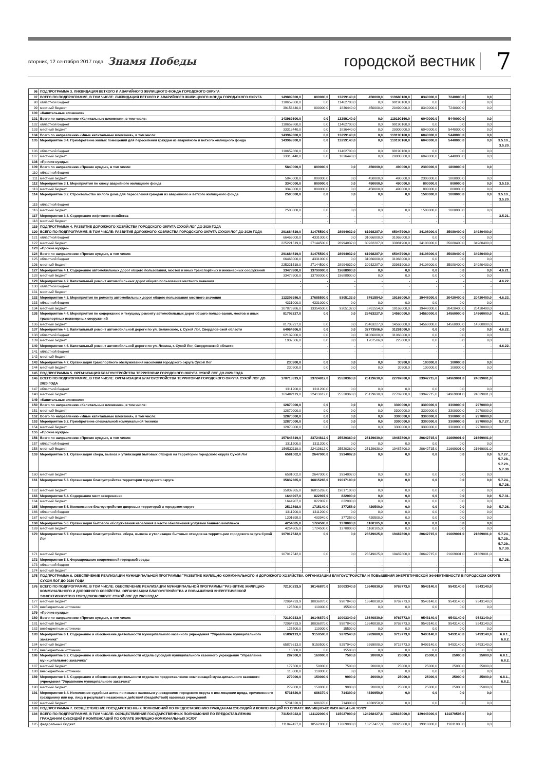вторник, 12 сентября 2017 года Знамя Победы городской вестник 7
| 96 | ПОДПРОГРАММА 3. ЛИКВИДАЦИЯ ВЕТХОГО И АВАРИЙНОГО ЖИЛИЩНОГО ФОНДА ГОРОДСКОГО ОКРУГА | | | | | | | | | |
| 97 | ВСЕГО ПО ПОДПРОГРАММЕ, В ТОМ ЧИСЛЕ: ЛИКВИДАЦИЯ ВЕТХОГО И АВАРИЙНОГО ЖИЛИЩНОГО ФОНДА ГОРОД-СКОГО ОКРУГА | 149809300,0 | 800000,0 | 13299140,0 | 450000,0 | 119680160,0 | 8340000,0 | 7240000,0 | 0,0 | |
| 98 | областной бюджет | 110652860,0 | 0,0 | 11462700,0 | 0,0 | 99190160,0 | 0,0 | 0,0 | 0,0 | |
| 99 | местный бюджет | 39156440,0 | 800000,0 | 1836440,0 | 450000,0 | 20490000,0 | 8340000,0 | 7240000,0 | 0,0 | |
| 100 | «Капитальные вложения» | | | | | | | | | |
| 101 | Всего по направлению «Капитальные вложения», в том числе: | 143969300,0 | 0,0 | 13299140,0 | 0,0 | 119190160,0 | 6040000,0 | 5440000,0 | 0,0 | |
| 102 | областной бюджет | 110652860,0 | 0,0 | 11462700,0 | 0,0 | 99190160,0 | 0,0 | 0,0 | 0,0 | |
| 103 | местный бюджет | 33316440,0 | 0,0 | 1836440,0 | 0,0 | 20000000,0 | 6040000,0 | 5440000,0 | 0,0 | |
| 104 | Всего по направлению «Иные капитальные вложения», в том числе: | 143969300,0 | 0,0 | 13299140,0 | 0,0 | 119190160,0 | 6040000,0 | 5440000,0 | 0,0 | |
| 105 | Мероприятие 3.4. Приобретение жилых помещений для переселения граждан из аварийного и ветхого жилищного фонда | 143969300,0 | 0,0 | 13299140,0 | 0,0 | 119190160,0 | 6040000,0 | 5440000,0 | 0,0 | 3.5.19., 3.5.20. |
| 106 | областной бюджет | 110652860,0 | 0,0 | 11462700,0 | 0,0 | 99190160,0 | 0,0 | 0,0 | 0,0 | |
| 107 | местный бюджет | 33316440,0 | 0,0 | 1836440,0 | 0,0 | 20000000,0 | 6040000,0 | 5440000,0 | 0,0 | |
| 108 | «Прочие нужды» | | | | | | | | | |
| 109 | Всего по направлению «Прочие нужды», в том числе: | 5840000,0 | 800000,0 | 0,0 | 450000,0 | 490000,0 | 2300000,0 | 1800000,0 | 0,0 | |
| 110 | областной бюджет | - | - | - | - | - | - | - | - | |
| 111 | местный бюджет | 5840000,0 | 800000,0 | 0,0 | 450000,0 | 490000,0 | 2300000,0 | 1800000,0 | 0,0 | |
| 112 | Мероприятие 3.1. Мероприятия по сносу аварийного жилищного фонда | 3340000,0 | 800000,0 | 0,0 | 450000,0 | 490000,0 | 800000,0 | 800000,0 | 0,0 | 3.5.19. |
| 113 | местный бюджет | 3340000,0 | 800000,0 | 0,0 | 450000,0 | 490000,0 | 800000,0 | 800000,0 | 0,0 | |
| 114 | Мероприятие 3.2. Строительство жилого дома для переселения граждан из аварийного и ветхого жилищ-ного фонда | 2500000,0 | 0,0 | 0,0 | 0,0 | 0,0 | 1500000,0 | 1000000,0 | 0,0 | 3.5.19., 3.5.20. |
| 115 | областной бюджет | - | - | - | - | - | - | - | - | |
| 116 | местный бюджет | 2500000,0 | 0,0 | 0,0 | 0,0 | 0,0 | 1500000,0 | 1000000,0 | 0,0 | |
| 117 | Мероприятие 3.3. Содержание лифтового хозяйства | - | - | - | - | - | - | - | - | 3.5.21. |
| 118 | местный бюджет | - | - | - | - | - | - | - | - | |
| 119 | ПОДПРОГРАММА 4. РАЗВИТИЕ ДОРОЖНОГО ХОЗЯЙСТВА ГОРОДСКОГО ОКРУГА СУХОЙ ЛОГ ДО 2020 ГОДА | | | | | | | | | |
| 120 | ВСЕГО ПО ПОДПРОГРАММЕ, В ТОМ ЧИСЛЕ: РАЗВИТИЕ ДОРОЖНОГО ХОЗЯЙСТВА ГОРОДСКОГО ОКРУГА СУХОЙ ЛОГ ДО 2020 ГОДА | 291684519,0 | 31475500,0 | 28994032,0 | 61998287,0 | 65047900,0 | 34108000,0 | 35080400,0 | 34980400,0 | |
| 121 | областной бюджет | 66463000,0 | 4331000,0 | 0,0 | 31066000,0 | 31066000,0 | 0,0 | 0,0 | 0,0 | |
| 122 | местный бюджет | 225221519,0 | 27144500,0 | 28994032,0 | 30932287,0 | 33981900,0 | 34108000,0 | 35080400,0 | 34980400,0 | |
| 123 | «Прочие нужды» | | | | | | | | | |
| 124 | Всего по направлению «Прочие нужды», в том числе: | 291684519,0 | 31475500,0 | 28994032,0 | 61998287,0 | 65047900,0 | 34108000,0 | 35080400,0 | 34980400,0 | |
| 125 | областной бюджет | 66463000,0 | 4331000,0 | 0,0 | 31066000,0 | 31066000,0 | 0,0 | 0,0 | 0,0 | |
| 126 | местный бюджет | 225221519,0 | 27144500,0 | 28994032,0 | 30932287,0 | 33981900,0 | 34108000,0 | 35080400,0 | 34980400,0 | |
| 127 | Мероприятие 4.1. Содержание автомобильных дорог общего пользования, мостов и иных транспортных и инженерных сооружений | 33478900,0 | 13790000,0 | 19688900,0 | 0,0 | 0,0 | 0,0 | 0,0 | 0,0 | 4.6.21. |
| 128 | местный бюджет | 33478900,0 | 13790000,0 | 19688900,0 | 0,0 | 0,0 | 0,0 | 0,0 | 0,0 | |
| 129 | Мероприятие 4.2. Капитальный ремонт автомобильных дорог общего пользования местного значения | - | - | - | - | - | - | - | - | 4.6.22. |
| 130 | областной бюджет | - | - | - | - | - | - | - | - | |
| 131 | местный бюджет | - | - | - | - | - | - | - | - | |
| 132 | Мероприятие 4.3. Мероприятия по ремонту автомобильных дорог общего пользования местного значения | 112206986,0 | 17685500,0 | 9305132,0 | 5761554,0 | 19166000,0 | 19448000,0 | 20420400,0 | 20420400,0 | 4.6.23. |
| 133 | областной бюджет | 4331000,0 | 4331000,0 | 0,0 | 0,0 | 0,0 | 0,0 | 0,0 | 0,0 | |
| 134 | местный бюджет | 107875986,0 | 13354500,0 | 9305132,0 | 5761554,0 | 19166000,0 | 19448000,0 | 20420400,0 | 20420400,0 | |
| 135 | Мероприятие 4.4. Мероприятия по содержанию и текущему ремонту автомобильных дорог общего пользо-вания, мостов и иных транспортных инженерных сооружений | 81703227,0 | 0,0 | 0,0 | 23463227,0 | 14560000,0 | 14560000,0 | 14560000,0 | 14560000,0 | 4.6.21. |
| 136 | местный бюджет | 81703227,0 | 0,0 | 0,0 | 23463227,0 | 14560000,0 | 14560000,0 | 14560000,0 | 14560000,0 | |
| 137 | Мероприятие 4.5. Капитальный ремонт автомобильной дороги по ул. Белинского, г. Сухой Лог, Свердлов-ской области | 64064506,0 | 0,0 | 0,0 | 32773506,0 | 31291000,0 | 0,0 | 0,0 | 0,0 | 4.6.22. |
| 138 | областной бюджет | 62132000,0 | 0,0 | 0,0 | 31066000,0 | 31066000,0 | 0,0 | 0,0 | 0,0 | |
| 139 | местный бюджет | 1932506,0 | 0,0 | 0,0 | 1707506,0 | 225000,0 | 0,0 | 0,0 | 0,0 | |
| 140 | Мероприятие 4.6. Капитальный ремонт автомобильной дороги по ул. Ленина, г. Сухой Лог, Свердловской области | - | - | - | - | - | - | - | - | 4.6.22. |
| 141 | областной бюджет | - | - | - | - | - | - | - | - | |
| 142 | местный бюджет | - | - | - | - | - | - | - | - | |
| 143 | Мероприятие 4.7. Организация транспортного обслуживания населения городского округа Сухой Лог | 230900,0 | 0,0 | 0,0 | 0,0 | 30900,0 | 100000,0 | 100000,0 | 0,0 | |
| 144 | местный бюджет | 230900,0 | 0,0 | 0,0 | 0,0 | 30900,0 | 100000,0 | 100000,0 | 0,0 | |
| 145 | ПОДПРОГРАММА 5. ОРГАНИЗАЦИЯ БЛАГОУСТРОЙСТВА ТЕРРИТОРИИ ГОРОДСКОГО ОКРУГА СУХОЙ ЛОГ ДО 2020 ГОДА | | | | | | | | | |
| 146 | ВСЕГО ПО ПОДПРОГРАММЕ, В ТОМ ЧИСЛЕ: ОРГАНИЗАЦИЯ БЛАГОУСТРОЙСТВА ТЕРРИТОРИИ ГОРОДСКОГО ОКРУГА СУХОЙ ЛОГ ДО 2020 ГОДА | 170713319,0 | 23724812,0 | 25520360,0 | 25129630,0 | 22787800,0 | 23942715,0 | 24969001,0 | 24639001,0 | |
| 147 | областной бюджет | 1311200,0 | 1311200,0 | 0,0 | 0,0 | 0,0 | 0,0 | 0,0 | 0,0 | |
| 148 | местный бюджет | 169402119,0 | 22413612,0 | 25520360,0 | 25129630,0 | 22787800,0 | 23942715,0 | 24969001,0 | 24639001,0 | |
| 149 | «Капитальные вложения» | | | | | | | | | |
| 150 | Всего по направлению «Капитальные вложения», в том числе: | 12870000,0 | 0,0 | 0,0 | 0,0 | 3300000,0 | 3300000,0 | 3300000,0 | 2970000,0 | |
| 151 | местный бюджет | 12870000,0 | 0,0 | 0,0 | 0,0 | 3300000,0 | 3300000,0 | 3300000,0 | 2970000,0 | |
| 152 | Всего по направлению «Иные капитальные вложения», в том числе: | 12870000,0 | 0,0 | 0,0 | 0,0 | 3300000,0 | 3300000,0 | 3300000,0 | 2970000,0 | |
| 153 | Мероприятие 5.2. Приобретение специальной коммунальной техники | 12870000,0 | 0,0 | 0,0 | 0,0 | 3300000,0 | 3300000,0 | 3300000,0 | 2970000,0 | 5.7.27. |
| 154 | местный бюджет | 12870000,0 | 0,0 | 0,0 | 0,0 | 3300000,0 | 3300000,0 | 3300000,0 | 2970000,0 | |
| 155 | «Прочие нужды» | | | | | | | | | |
| 156 | Всего по направлению «Прочие нужды», в том числе: | 157843319,0 | 23724812,0 | 25520360,0 | 25129630,0 | 19487800,0 | 20642715,0 | 21669001,0 | 21669001,0 | |
| 157 | областной бюджет | 1311200,0 | 1311200,0 | 0,0 | 0,0 | 0,0 | 0,0 | 0,0 | 0,0 | |
| 158 | местный бюджет | 156532119,0 | 22413612,0 | 25520360,0 | 25129630,0 | 19487800,0 | 20642715,0 | 21669001,0 | 21669001,0 | |
| 159 | Мероприятие 5.1. Организация сбора, вывоза и утилизации бытовых отходов на территории городского округа Сухой Лог | 6581002,0 | 2647000,0 | 3934002,0 | 0,0 | 0,0 | 0,0 | 0,0 | 0,0 | 5.7.27., 5.7.28., 5.7.29., 5.7.30. |
| 160 | местный бюджет | 6581002,0 | 2647000,0 | 3934002,0 | 0,0 | 0,0 | 0,0 | 0,0 | 0,0 | |
| 161 | Мероприятие 5.3. Организация благоустройства территории городского округа | 35832365,0 | 16815265,0 | 19017100,0 | 0,0 | 0,0 | 0,0 | 0,0 | 0,0 | 5.7.24., 5.7.26. |
| 162 | местный бюджет | 35832365,0 | 16815265,0 | 19017100,0 | 0,0 | 0,0 | 0,0 | 0,0 | 0,0 | |
| 163 | Мероприятие 5.4. Содержание мест захоронения | 1644907,0 | 822907,0 | 822000,0 | 0,0 | 0,0 | 0,0 | 0,0 | 0,0 | 5.7.31. |
| 164 | местный бюджет | 1644907,0 | 822907,0 | 822000,0 | 0,0 | 0,0 | 0,0 | 0,0 | 0,0 | |
| 165 | Мероприятие 5.5. Комплексное благоустройство дворовых территорий в городском округе | 2512898,0 | 1715140,0 | 377258,0 | 420500,0 | 0,0 | 0,0 | 0,0 | 0,0 | 5.7.26. |
| 166 | областной бюджет | 1311200,0 | 1311200,0 | 0,0 | 0,0 | 0,0 | 0,0 | 0,0 | 0,0 | |
| 167 | местный бюджет | 1201698,0 | 403940,0 | 377258,0 | 420500,0 | 0,0 | 0,0 | 0,0 | 0,0 | |
| 168 | Мероприятие 5.6. Организация бытового обслуживания населения в части обеспечения услугами банного комплекса | 4254605,0 | 1724500,0 | 1370000,0 | 1160105,0 | 0,0 | 0,0 | 0,0 | 0,0 | |
| 169 | местный бюджет | 4254605,0 | 1724500,0 | 1370000,0 | 1160105,0 | 0,0 | 0,0 | 0,0 | 0,0 | |
| 170 | Мероприятие 5.7. Организация благоустройства, сбора, вывоза и утилизации бытовых отходов на террито-рии городского округа Сухой Лог | 107017542,0 | 0,0 | 0,0 | 23549025,0 | 19487800,0 | 20642715,0 | 21669001,0 | 21669001,0 | 5.7.24., 5.7.29., 5.7.29., 5.7.30. |
| 171 | местный бюджет | 107017542,0 | 0,0 | 0,0 | 23549025,0 | 19487800,0 | 20642715,0 | 21669001,0 | 21669001,0 | |
| 172 | Мероприятие 5.8. Формирование современной городской среды | - | - | - | - | - | - | - | - | 5.7.26. |
| 173 | областной бюджет | - | - | - | - | - | - | - | - | |
| 174 | местный бюджет | - | - | - | - | - | - | - | - | |
| 175 | ПОДПРОГРАММА 6. ОБЕСПЕЧЕНИЕ РЕАЛИЗАЦИИ МУНИЦИПАЛЬНОЙ ПРОГРАММЫ "РАЗВИТИЕ ЖИЛИЩНО-КОММУНАЛЬНОГО И ДОРОЖНОГО ХОЗЯЙСТВА, ОРГАНИЗАЦИИ БЛАГОУСТРОЙСТВА И ПОВЫШЕНИЯ ЭНЕРГЕТИЧЕСКОЙ ЭФФЕКТИВНОСТИ В ГОРОДСКОМ ОКРУГЕ СУХОЙ ЛОГ ДО 2020 ГОДА | | | | | | | | | |
| 176 | ВСЕГО ПО ПОДПРОГРАММЕ, В ТОМ ЧИСЛЕ: ОБЕСПЕЧЕНИЕ РЕАЛИЗАЦИИ МУНИЦИПАЛЬНОЙ ПРОГРАММЫ "РАЗ-ВИТИЕ ЖИЛИЩНО-КОММУНАЛЬНОГО И ДОРОЖНОГО ХОЗЯЙСТВА, ОРГАНИЗАЦИИ БЛАГОУСТРОЙСТВА И ПОВЫ-ШЕНИЯ ЭНЕРГЕТИЧЕСКОЙ ЭФФЕКТИВНОСТИ В ГОРОДСКОМ ОКРУГЕ СУХОЙ ЛОГ ДО 2020 ГОДА" | 72190233,9 | 10146870,0 | 10003340,0 | 13640830,9 | 9769773,0 | 9543140,0 | 9543140,0 | 9543140,0 | |
| 177 | местный бюджет | 72064733,9 | 10036870,0 | 9987840,0 | 13640830,9 | 9769773,0 | 9543140,0 | 9543140,0 | 9543140,0 | |
| 178 | внебюджетные источники | 125500,0 | 110000,0 | 15500,0 | 0,0 | 0,0 | 0,0 | 0,0 | 0,0 | |
| 179 | «Прочие нужды» | | | | | | | | | |
| 180 | Всего по направлению «Прочие нужды», в том числе: | 72190233,9 | 10146870,0 | 10003340,0 | 13640830,9 | 9769773,0 | 9543140,0 | 9543140,0 | 9543140,0 | |
| 181 | местный бюджет | 72064733,9 | 10036870,0 | 9987840,0 | 13640830,9 | 9769773,0 | 9543140,0 | 9543140,0 | 9543140,0 | |
| 182 | внебюджетные источники | 125500,0 | 110000,0 | 15500,0 | 0,0 | 0,0 | 0,0 | 0,0 | 0,0 | |
| 183 | Мероприятие 6.1. Содержание и обеспечение деятельности муниципального казенного учреждения "Управление муниципального заказчика" | 65892113,0 | 9150500,0 | 9272540,0 | 9269880,0 | 9719773,0 | 9493140,0 | 9493140,0 | 9493140,0 | 6.8.1., 6.8.2. |
| 184 | местный бюджет | 65876613,0 | 9150500,0 | 9257040,0 | 9269880,0 | 9719773,0 | 9493140,0 | 9493140,0 | 9493140,0 | |
| 185 | внебюджетные источники | 15500,0 | 0,0 | 15500,0 | 0,0 | 0,0 | 0,0 | 0,0 | 0,0 | |
| 186 | Мероприятие 6.2. Содержание и обеспечение деятельности отдела субсидий муниципального казенного учреждения "Управление муниципального заказчика" | 287500,0 | 160000,0 | 7500,0 | 20000,0 | 25000,0 | 25000,0 | 25000,0 | 25000,0 | 6.8.1., 6.8.2. |
| 187 | местный бюджет | 177500,0 | 50000,0 | 7500,0 | 20000,0 | 25000,0 | 25000,0 | 25000,0 | 25000,0 | |
| 188 | внебюджетные источники | 110000,0 | 110000,0 | 0,0 | 0,0 | 0,0 | 0,0 | 0,0 | 0,0 | |
| 189 | Мероприятие 6.3. Содержание и обеспечение деятельности отдела по предоставлению компенсаций муни-ципального казенного учреждения "Управление муниципального заказчика" | 279000,0 | 150000,0 | 9000,0 | 20000,0 | 25000,0 | 25000,0 | 25000,0 | 25000,0 | 6.8.1., 6.8.2. |
| 190 | местный бюджет | 279000,0 | 150000,0 | 9000,0 | 20000,0 | 25000,0 | 25000,0 | 25000,0 | 25000,0 | |
| 191 | Мероприятие 6.4. Исполнение судебных актов по искам к казенным учреждениям городского округа о воз-мещении вреда, причиненного гражданину или юр. лицу в результате незаконных действий (бездействий) казенных учреждений | 5731620,9 | 686370,0 | 714300,0 | 4330950,9 | 0,0 | 0,0 | 0,0 | 0,0 | |
| 192 | местный бюджет | 5731620,9 | 686370,0 | 714300,0 | 4330950,9 | 0,0 | 0,0 | 0,0 | 0,0 | |
| 193 | ПОДПРОГРАММА 7. ОСУЩЕСТВЛЕНИЕ ГОСУДАРСТВЕННЫХ ПОЛНОМОЧИЙ ПО ПРЕДОСТАВЛЕНИЮ ГРАЖДАНАМ СУБСИДИЙ И КОМПЕНСАЦИЙ ПО ОПЛАТЕ ЖИЛИЩНО-КОММУНАЛЬНЫХ УСЛУГ | | | | | | | | | |
| 194 | ВСЕГО ПО ПОДПРОГРАММЕ, В ТОМ ЧИСЛЕ: ОСУЩЕСТВЛЕНИЕ ГОСУДАРСТВЕННЫХ ПОЛНОМОЧИЙ ПО ПРЕДОСТАВ-ЛЕНИЮ ГРАЖДАНАМ СУБСИДИЙ И КОМПЕНСАЦИЙ ПО ОПЛАТЕ ЖИЛИЩНО-КОММУНАЛЬНЫХ УСЛУГ | 731546022,8 | 111122000,0 | 115027000,0 | 124268427,8 | 129815000,0 | 129443000,0 | 121870595,0 | 0,0 | |
| 195 | федеральный бюджет | 111842427,8 | 18562000,0 | 17069000,0 | 18257427,8 | 19325000,0 | 19318000,0 | 19311000,0 | 0,0 | |